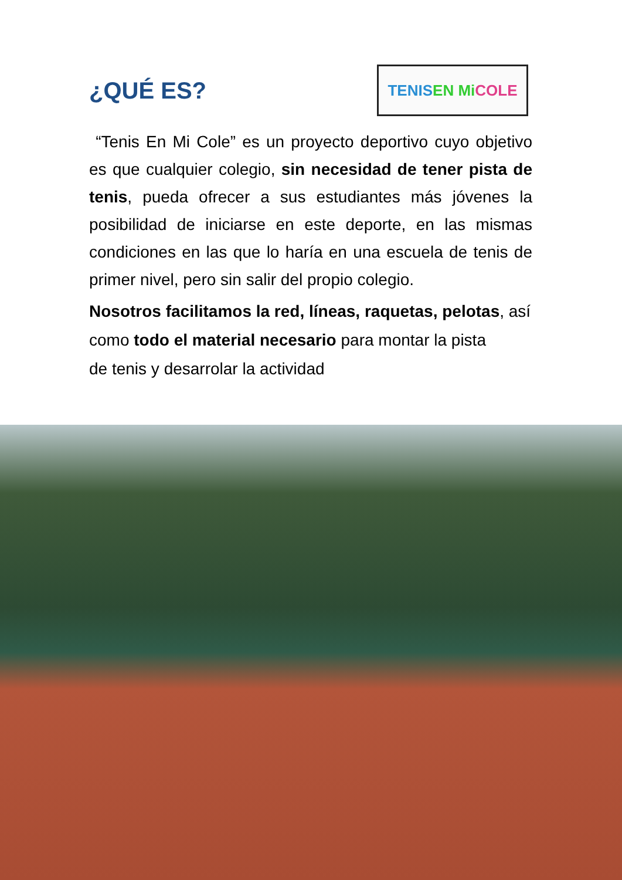¿QUÉ ES?
TENIS EN Mi COLE
“Tenis En Mi Cole” es un proyecto deportivo cuyo objetivo es que cualquier colegio, sin necesidad de tener pista de tenis, pueda ofrecer a sus estudiantes más jóvenes la posibilidad de iniciarse en este deporte, en las mismas condiciones en las que lo haría en una escuela de tenis de primer nivel, pero sin salir del propio colegio.
Nosotros facilitamos la red, líneas, raquetas, pelotas, así como todo el material necesario para montar la pista
de tenis y desarrolar la actividad